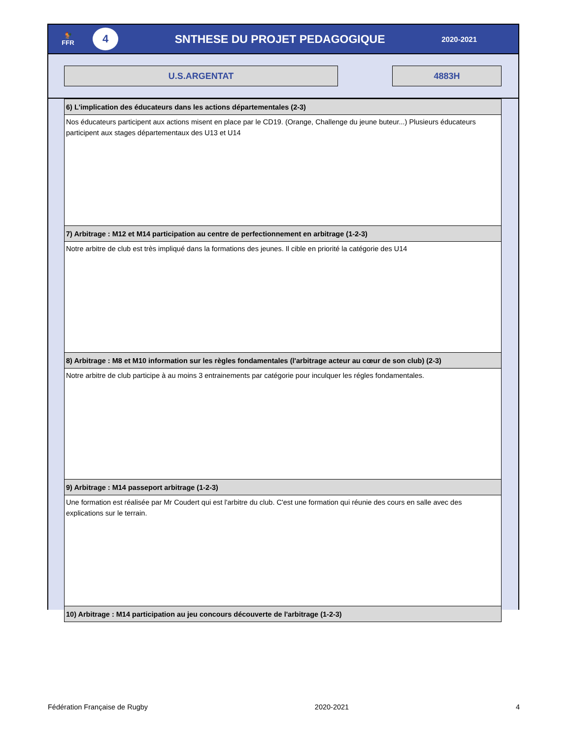🐓
FFR
4
SNTHESE DU PROJET PEDAGOGIQUE
2020-2021
U.S.ARGENTAT 4883H
6) L'implication des éducateurs dans les actions départementales (2-3)
Nos éducateurs participent aux actions misent en place par le CD19. (Orange, Challenge du jeune buteur...) Plusieurs éducateurs participent aux stages départementaux des U13 et U14
7) Arbitrage : M12 et M14 participation au centre de perfectionnement en arbitrage (1-2-3)
Notre arbitre de club est très impliqué dans la formations des jeunes. Il cible en priorité la catégorie des U14
8) Arbitrage : M8 et M10 information sur les règles fondamentales (l'arbitrage acteur au cœur de son club) (2-3)
Notre arbitre de club participe à au moins 3 entrainements par catégorie pour inculquer les régles fondamentales.
9) Arbitrage : M14 passeport arbitrage (1-2-3)
Une formation est réalisée par Mr Coudert qui est l'arbitre du club. C'est une formation qui réunie des cours en salle avec des explications sur le terrain.
10) Arbitrage : M14 participation au jeu concours découverte de l'arbitrage (1-2-3)
Fédération Française de Rugby 2020-2021 4